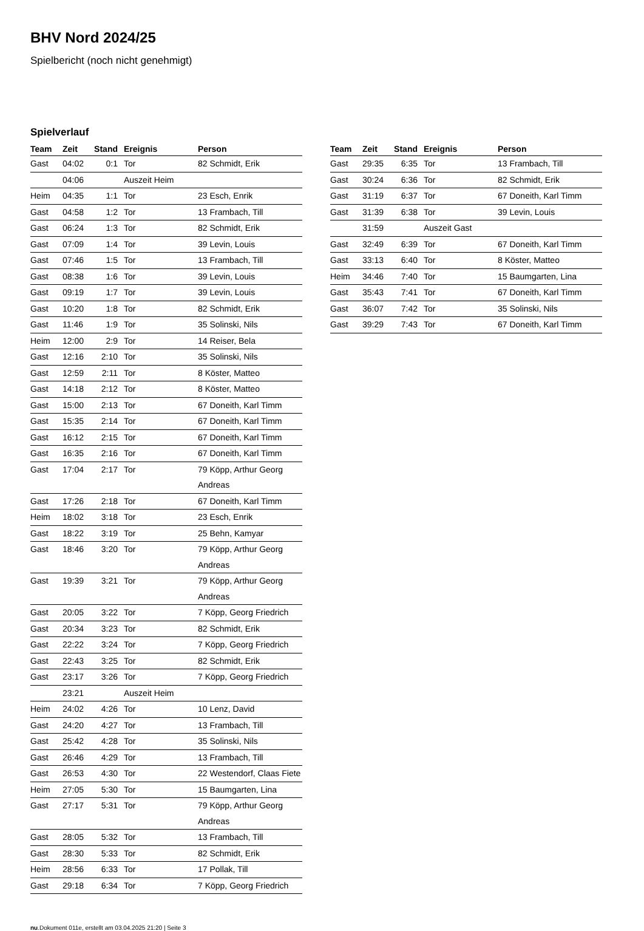BHV Nord 2024/25
Spielbericht (noch nicht genehmigt)
Spielverlauf
| Team | Zeit | Stand | Ereignis | Person |
| --- | --- | --- | --- | --- |
| Gast | 04:02 | 0:1 | Tor | 82 Schmidt, Erik |
| | 04:06 | | Auszeit Heim | |
| Heim | 04:35 | 1:1 | Tor | 23 Esch, Enrik |
| Gast | 04:58 | 1:2 | Tor | 13 Frambach, Till |
| Gast | 06:24 | 1:3 | Tor | 82 Schmidt, Erik |
| Gast | 07:09 | 1:4 | Tor | 39 Levin, Louis |
| Gast | 07:46 | 1:5 | Tor | 13 Frambach, Till |
| Gast | 08:38 | 1:6 | Tor | 39 Levin, Louis |
| Gast | 09:19 | 1:7 | Tor | 39 Levin, Louis |
| Gast | 10:20 | 1:8 | Tor | 82 Schmidt, Erik |
| Gast | 11:46 | 1:9 | Tor | 35 Solinski, Nils |
| Heim | 12:00 | 2:9 | Tor | 14 Reiser, Bela |
| Gast | 12:16 | 2:10 | Tor | 35 Solinski, Nils |
| Gast | 12:59 | 2:11 | Tor | 8 Köster, Matteo |
| Gast | 14:18 | 2:12 | Tor | 8 Köster, Matteo |
| Gast | 15:00 | 2:13 | Tor | 67 Doneith, Karl Timm |
| Gast | 15:35 | 2:14 | Tor | 67 Doneith, Karl Timm |
| Gast | 16:12 | 2:15 | Tor | 67 Doneith, Karl Timm |
| Gast | 16:35 | 2:16 | Tor | 67 Doneith, Karl Timm |
| Gast | 17:04 | 2:17 | Tor | 79 Köpp, Arthur Georg Andreas |
| Gast | 17:26 | 2:18 | Tor | 67 Doneith, Karl Timm |
| Heim | 18:02 | 3:18 | Tor | 23 Esch, Enrik |
| Gast | 18:22 | 3:19 | Tor | 25 Behn, Kamyar |
| Gast | 18:46 | 3:20 | Tor | 79 Köpp, Arthur Georg Andreas |
| Gast | 19:39 | 3:21 | Tor | 79 Köpp, Arthur Georg Andreas |
| Gast | 20:05 | 3:22 | Tor | 7 Köpp, Georg Friedrich |
| Gast | 20:34 | 3:23 | Tor | 82 Schmidt, Erik |
| Gast | 22:22 | 3:24 | Tor | 7 Köpp, Georg Friedrich |
| Gast | 22:43 | 3:25 | Tor | 82 Schmidt, Erik |
| Gast | 23:17 | 3:26 | Tor | 7 Köpp, Georg Friedrich |
| | 23:21 | | Auszeit Heim | |
| Heim | 24:02 | 4:26 | Tor | 10 Lenz, David |
| Gast | 24:20 | 4:27 | Tor | 13 Frambach, Till |
| Gast | 25:42 | 4:28 | Tor | 35 Solinski, Nils |
| Gast | 26:46 | 4:29 | Tor | 13 Frambach, Till |
| Gast | 26:53 | 4:30 | Tor | 22 Westendorf, Claas Fiete |
| Heim | 27:05 | 5:30 | Tor | 15 Baumgarten, Lina |
| Gast | 27:17 | 5:31 | Tor | 79 Köpp, Arthur Georg Andreas |
| Gast | 28:05 | 5:32 | Tor | 13 Frambach, Till |
| Gast | 28:30 | 5:33 | Tor | 82 Schmidt, Erik |
| Heim | 28:56 | 6:33 | Tor | 17 Pollak, Till |
| Gast | 29:18 | 6:34 | Tor | 7 Köpp, Georg Friedrich |
| Team | Zeit | Stand | Ereignis | Person |
| --- | --- | --- | --- | --- |
| Gast | 29:35 | 6:35 | Tor | 13 Frambach, Till |
| Gast | 30:24 | 6:36 | Tor | 82 Schmidt, Erik |
| Gast | 31:19 | 6:37 | Tor | 67 Doneith, Karl Timm |
| Gast | 31:39 | 6:38 | Tor | 39 Levin, Louis |
| | 31:59 | | Auszeit Gast | |
| Gast | 32:49 | 6:39 | Tor | 67 Doneith, Karl Timm |
| Gast | 33:13 | 6:40 | Tor | 8 Köster, Matteo |
| Heim | 34:46 | 7:40 | Tor | 15 Baumgarten, Lina |
| Gast | 35:43 | 7:41 | Tor | 67 Doneith, Karl Timm |
| Gast | 36:07 | 7:42 | Tor | 35 Solinski, Nils |
| Gast | 39:29 | 7:43 | Tor | 67 Doneith, Karl Timm |
nu.Dokument 011e, erstellt am 03.04.2025 21:20 | Seite 3